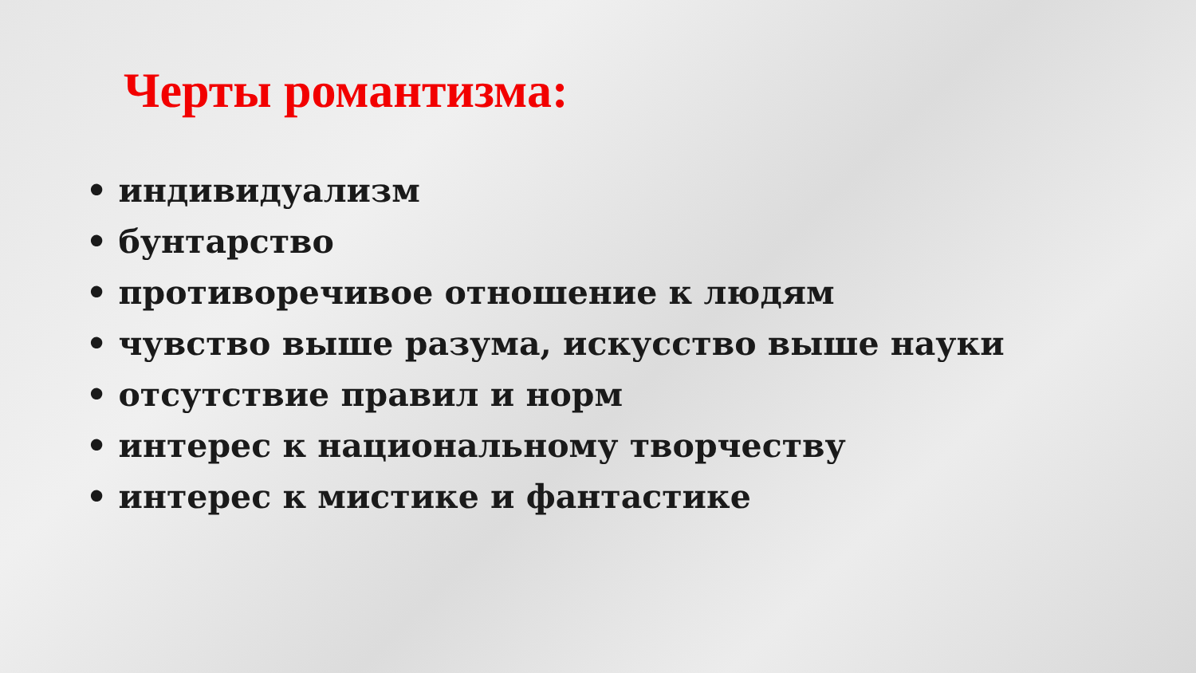Черты романтизма:
• индивидуализм
• бунтарство
• противоречивое отношение к людям
• чувство выше разума, искусство выше науки
• отсутствие правил и норм
• интерес к национальному творчеству
• интерес к мистике и фантастике